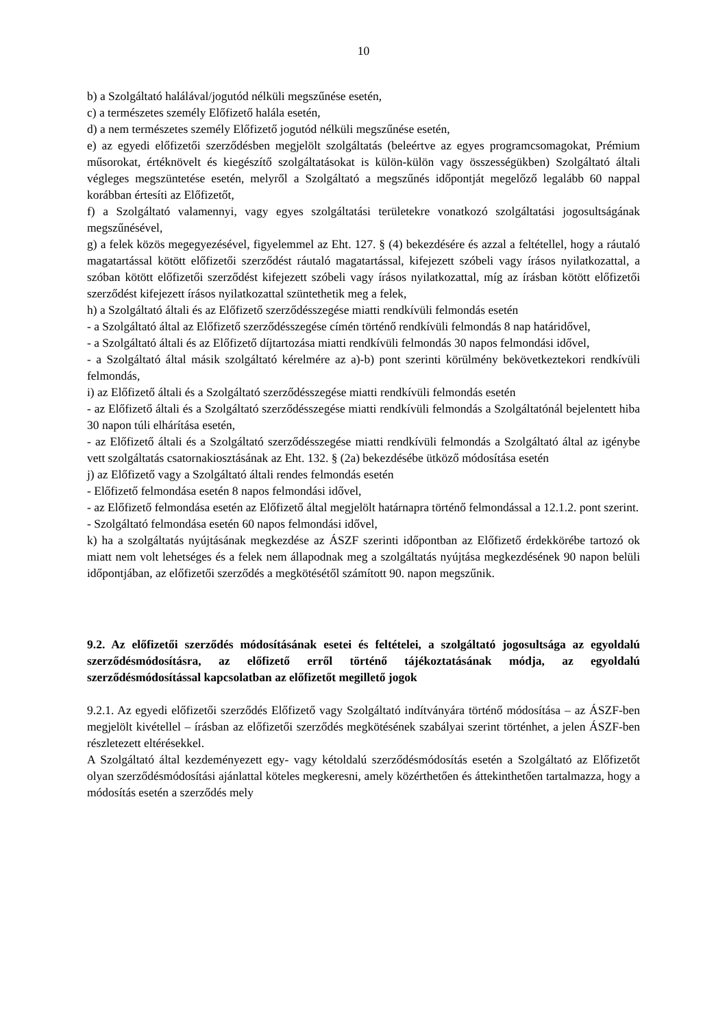10
b) a Szolgáltató halálával/jogutód nélküli megszűnése esetén,
c) a természetes személy Előfizető halála esetén,
d) a nem természetes személy Előfizető jogutód nélküli megszűnése esetén,
e) az egyedi előfizetői szerződésben megjelölt szolgáltatás (beleértve az egyes programcsomagokat, Prémium műsorokat, értéknövelt és kiegészítő szolgáltatásokat is külön-külön vagy összességükben) Szolgáltató általi végleges megszüntetése esetén, melyről a Szolgáltató a megszűnés időpontját megelőző legalább 60 nappal korábban értesíti az Előfizetőt,
f) a Szolgáltató valamennyi, vagy egyes szolgáltatási területekre vonatkozó szolgáltatási jogosultságának megszűnésével,
g) a felek közös megegyezésével, figyelemmel az Eht. 127. § (4) bekezdésére és azzal a feltétellel, hogy a ráutaló magatartással kötött előfizetői szerződést ráutaló magatartással, kifejezett szóbeli vagy írásos nyilatkozattal, a szóban kötött előfizetői szerződést kifejezett szóbeli vagy írásos nyilatkozattal, míg az írásban kötött előfizetői szerződést kifejezett írásos nyilatkozattal szüntethetik meg a felek,
h) a Szolgáltató általi és az Előfizető szerződésszegése miatti rendkívüli felmondás esetén
- a Szolgáltató által az Előfizető szerződésszegése címén történő rendkívüli felmondás 8 nap határidővel,
- a Szolgáltató általi és az Előfizető díjtartozása miatti rendkívüli felmondás 30 napos felmondási idővel,
- a Szolgáltató által másik szolgáltató kérelmére az a)-b) pont szerinti körülmény bekövetkeztekori rendkívüli felmondás,
i) az Előfizető általi és a Szolgáltató szerződésszegése miatti rendkívüli felmondás esetén
- az Előfizető általi és a Szolgáltató szerződésszegése miatti rendkívüli felmondás a Szolgáltatónál bejelentett hiba 30 napon túli elhárítása esetén,
- az Előfizető általi és a Szolgáltató szerződésszegése miatti rendkívüli felmondás a Szolgáltató által az igénybe vett szolgáltatás csatornakiosztásának az Eht. 132. § (2a) bekezdésébe ütköző módosítása esetén
j) az Előfizető vagy a Szolgáltató általi rendes felmondás esetén
- Előfizető felmondása esetén 8 napos felmondási idővel,
- az Előfizető felmondása esetén az Előfizető által megjelölt határnapra történő felmondással a 12.1.2. pont szerint.
- Szolgáltató felmondása esetén 60 napos felmondási idővel,
k) ha a szolgáltatás nyújtásának megkezdése az ÁSZF szerinti időpontban az Előfizető érdekkörébe tartozó ok miatt nem volt lehetséges és a felek nem állapodnak meg a szolgáltatás nyújtása megkezdésének 90 napon belüli időpontjában, az előfizetői szerződés a megkötésétől számított 90. napon megszűnik.
9.2. Az előfizetői szerződés módosításának esetei és feltételei, a szolgáltató jogosultsága az egyoldalú szerződésmódosításra, az előfizető erről történő tájékoztatásának módja, az egyoldalú szerződésmódosítással kapcsolatban az előfizetőt megillető jogok
9.2.1. Az egyedi előfizetői szerződés Előfizető vagy Szolgáltató indítványára történő módosítása – az ÁSZF-ben megjelölt kivétellel – írásban az előfizetői szerződés megkötésének szabályai szerint történhet, a jelen ÁSZF-ben részletezett eltérésekkel.
A Szolgáltató által kezdeményezett egy- vagy kétoldalú szerződésmódosítás esetén a Szolgáltató az Előfizetőt olyan szerződésmódosítási ajánlattal köteles megkeresni, amely közérthetően és áttekinthetően tartalmazza, hogy a módosítás esetén a szerződés mely